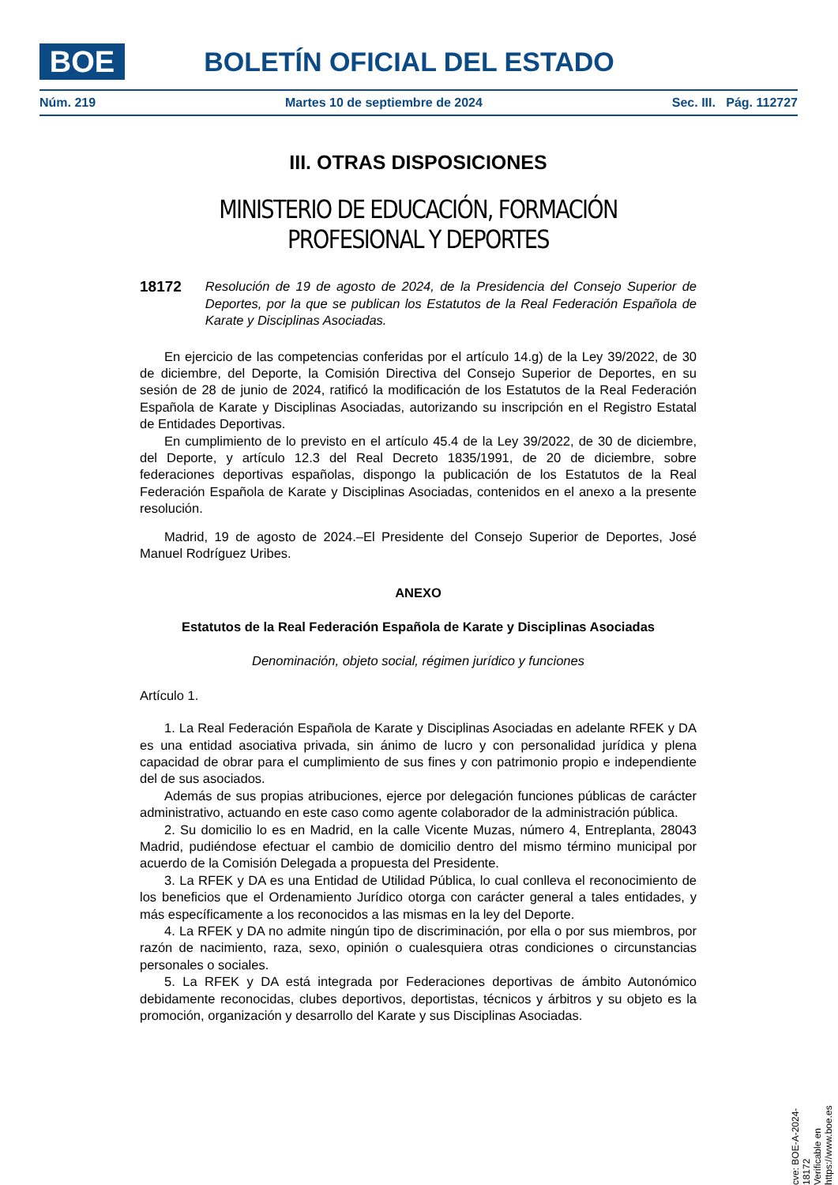BOE BOLETÍN OFICIAL DEL ESTADO
Núm. 219 Martes 10 de septiembre de 2024 Sec. III. Pág. 112727
III. OTRAS DISPOSICIONES
MINISTERIO DE EDUCACIÓN, FORMACIÓN PROFESIONAL Y DEPORTES
18172 Resolución de 19 de agosto de 2024, de la Presidencia del Consejo Superior de Deportes, por la que se publican los Estatutos de la Real Federación Española de Karate y Disciplinas Asociadas.
En ejercicio de las competencias conferidas por el artículo 14.g) de la Ley 39/2022, de 30 de diciembre, del Deporte, la Comisión Directiva del Consejo Superior de Deportes, en su sesión de 28 de junio de 2024, ratificó la modificación de los Estatutos de la Real Federación Española de Karate y Disciplinas Asociadas, autorizando su inscripción en el Registro Estatal de Entidades Deportivas.
En cumplimiento de lo previsto en el artículo 45.4 de la Ley 39/2022, de 30 de diciembre, del Deporte, y artículo 12.3 del Real Decreto 1835/1991, de 20 de diciembre, sobre federaciones deportivas españolas, dispongo la publicación de los Estatutos de la Real Federación Española de Karate y Disciplinas Asociadas, contenidos en el anexo a la presente resolución.
Madrid, 19 de agosto de 2024.–El Presidente del Consejo Superior de Deportes, José Manuel Rodríguez Uribes.
ANEXO
Estatutos de la Real Federación Española de Karate y Disciplinas Asociadas
Denominación, objeto social, régimen jurídico y funciones
Artículo 1.
1. La Real Federación Española de Karate y Disciplinas Asociadas en adelante RFEK y DA es una entidad asociativa privada, sin ánimo de lucro y con personalidad jurídica y plena capacidad de obrar para el cumplimiento de sus fines y con patrimonio propio e independiente del de sus asociados.
Además de sus propias atribuciones, ejerce por delegación funciones públicas de carácter administrativo, actuando en este caso como agente colaborador de la administración pública.
2. Su domicilio lo es en Madrid, en la calle Vicente Muzas, número 4, Entreplanta, 28043 Madrid, pudiéndose efectuar el cambio de domicilio dentro del mismo término municipal por acuerdo de la Comisión Delegada a propuesta del Presidente.
3. La RFEK y DA es una Entidad de Utilidad Pública, lo cual conlleva el reconocimiento de los beneficios que el Ordenamiento Jurídico otorga con carácter general a tales entidades, y más específicamente a los reconocidos a las mismas en la ley del Deporte.
4. La RFEK y DA no admite ningún tipo de discriminación, por ella o por sus miembros, por razón de nacimiento, raza, sexo, opinión o cualesquiera otras condiciones o circunstancias personales o sociales.
5. La RFEK y DA está integrada por Federaciones deportivas de ámbito Autonómico debidamente reconocidas, clubes deportivos, deportistas, técnicos y árbitros y su objeto es la promoción, organización y desarrollo del Karate y sus Disciplinas Asociadas.
cve: BOE-A-2024-18172
Verificable en https://www.boe.es